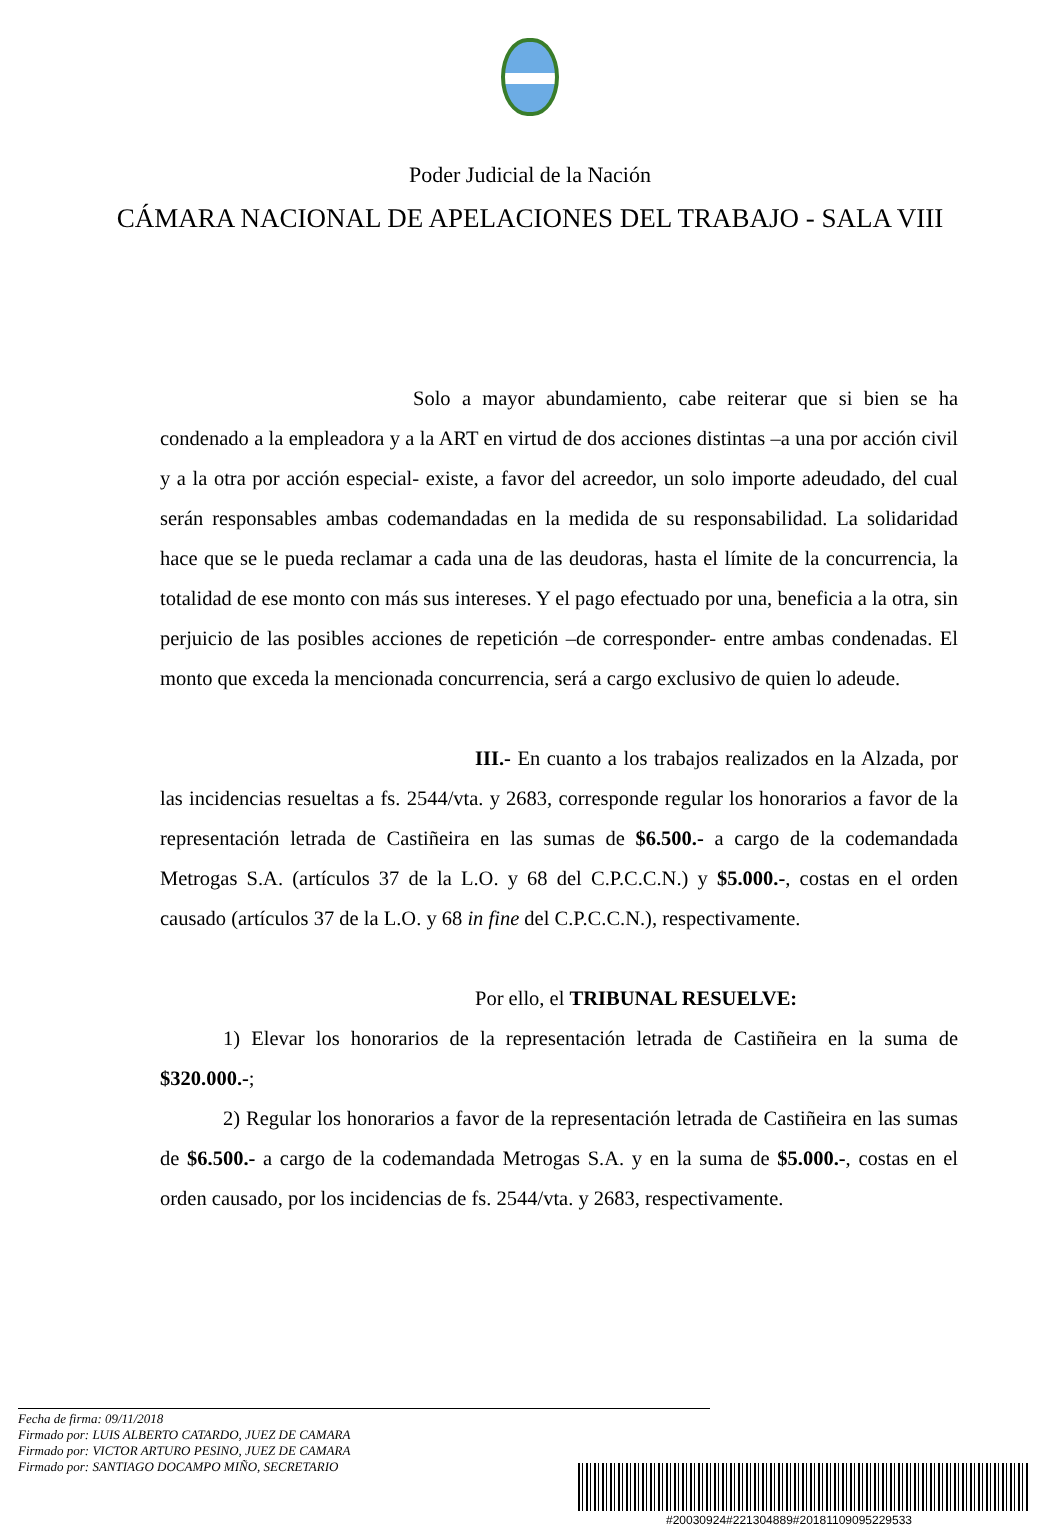Poder Judicial de la Nación
CÁMARA NACIONAL DE APELACIONES DEL TRABAJO - SALA VIII
Solo a mayor abundamiento, cabe reiterar que si bien se ha condenado a la empleadora y a la ART en virtud de dos acciones distintas –a una por acción civil y a la otra por acción especial- existe, a favor del acreedor, un solo importe adeudado, del cual serán responsables ambas codemandadas en la medida de su responsabilidad. La solidaridad hace que se le pueda reclamar a cada una de las deudoras, hasta el límite de la concurrencia, la totalidad de ese monto con más sus intereses. Y el pago efectuado por una, beneficia a la otra, sin perjuicio de las posibles acciones de repetición –de corresponder- entre ambas condenadas. El monto que exceda la mencionada concurrencia, será a cargo exclusivo de quien lo adeude.
III.- En cuanto a los trabajos realizados en la Alzada, por las incidencias resueltas a fs. 2544/vta. y 2683, corresponde regular los honorarios a favor de la representación letrada de Castiñeira en las sumas de $6.500.- a cargo de la codemandada Metrogas S.A. (artículos 37 de la L.O. y 68 del C.P.C.C.N.) y $5.000.-, costas en el orden causado (artículos 37 de la L.O. y 68 in fine del C.P.C.C.N.), respectivamente.
Por ello, el TRIBUNAL RESUELVE:
1) Elevar los honorarios de la representación letrada de Castiñeira en la suma de $320.000.-;
2) Regular los honorarios a favor de la representación letrada de Castiñeira en las sumas de $6.500.- a cargo de la codemandada Metrogas S.A. y en la suma de $5.000.-, costas en el orden causado, por los incidencias de fs. 2544/vta. y 2683, respectivamente.
Fecha de firma: 09/11/2018
Firmado por: LUIS ALBERTO CATARDO, JUEZ DE CAMARA
Firmado por: VICTOR ARTURO PESINO, JUEZ DE CAMARA
Firmado por: SANTIAGO DOCAMPO MIÑO, SECRETARIO
#20030924#221304889#20181109095229533